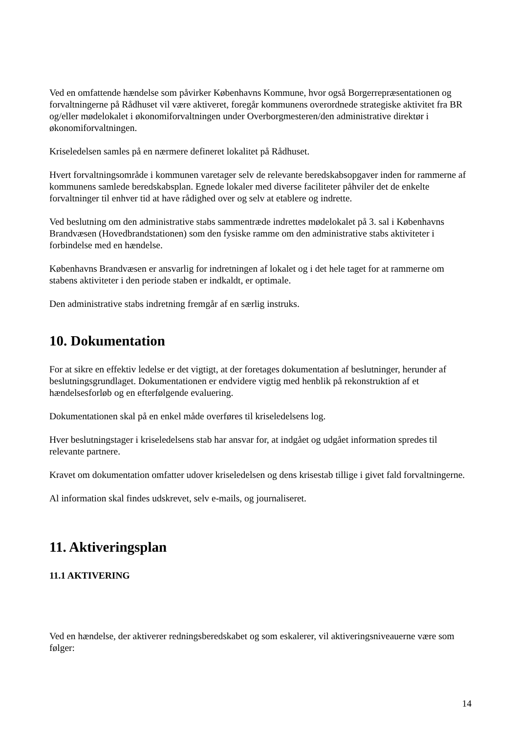Ved en omfattende hændelse som påvirker Københavns Kommune, hvor også Borgerrepræsentationen og forvaltningerne på Rådhuset vil være aktiveret, foregår kommunens overordnede strategiske aktivitet fra BR og/eller mødelokalet i økonomiforvaltningen under Overborgmesteren/den administrative direktør i økonomiforvaltningen.
Kriseledelsen samles på en nærmere defineret lokalitet på Rådhuset.
Hvert forvaltningsområde i kommunen varetager selv de relevante beredskabsopgaver inden for rammerne af kommunens samlede beredskabsplan. Egnede lokaler med diverse faciliteter påhviler det de enkelte forvaltninger til enhver tid at have rådighed over og selv at etablere og indrette.
Ved beslutning om den administrative stabs sammentræde indrettes mødelokalet på 3. sal i Københavns Brandvæsen (Hovedbrandstationen) som den fysiske ramme om den administrative stabs aktiviteter i forbindelse med en hændelse.
Københavns Brandvæsen er ansvarlig for indretningen af lokalet og i det hele taget for at rammerne om stabens aktiviteter i den periode staben er indkaldt, er optimale.
Den administrative stabs indretning fremgår af en særlig instruks.
10. Dokumentation
For at sikre en effektiv ledelse er det vigtigt, at der foretages dokumentation af beslutninger, herunder af beslutningsgrundlaget. Dokumentationen er endvidere vigtig med henblik på rekonstruktion af et hændelsesforløb og en efterfølgende evaluering.
Dokumentationen skal på en enkel måde overføres til kriseledelsens log.
Hver beslutningstager i kriseledelsens stab har ansvar for, at indgået og udgået information spredes til relevante partnere.
Kravet om dokumentation omfatter udover kriseledelsen og dens krisestab tillige i givet fald forvaltningerne.
Al information skal findes udskrevet, selv e-mails, og journaliseret.
11. Aktiveringsplan
11.1 AKTIVERING
Ved en hændelse, der aktiverer redningsberedskabet og som eskalerer, vil aktiveringsniveauerne være som følger:
14